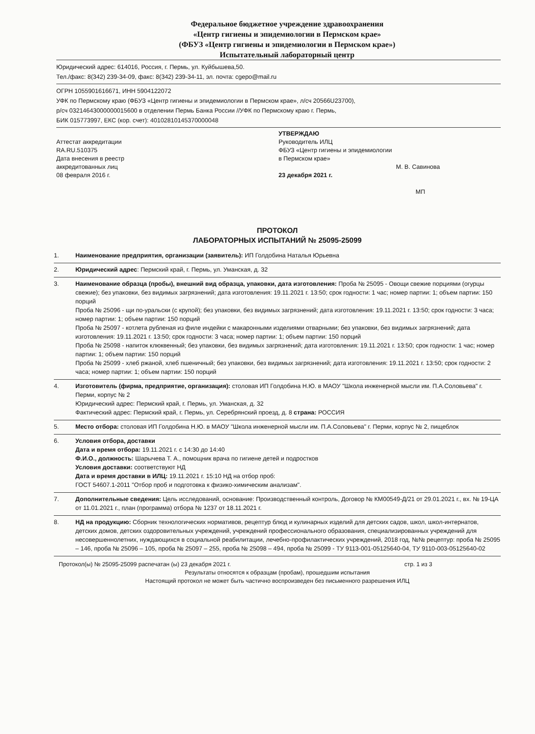Федеральное бюджетное учреждение здравоохранения
«Центр гигиены и эпидемиологии в Пермском крае»
(ФБУЗ «Центр гигиены и эпидемиологии в Пермском крае»)
Испытательный лабораторный центр
Юридический адрес: 614016, Россия, г. Пермь, ул. Куйбышева,50.
Тел./факс: 8(342) 239-34-09, факс: 8(342) 239-34-11, эл. почта: cgepo@mail.ru
ОГРН 1055901616671, ИНН 5904122072
УФК по Пермскому краю (ФБУЗ «Центр гигиены и эпидемиологии в Пермском крае», л/сч 20566U23700),
р/сч 03214643000000015600 в отделении Пермь Банка России //УФК по Пермскому краю г. Пермь,
БИК 015773997, ЕКС (кор. счет): 40102810145370000048
Аттестат аккредитации
RA.RU.510375
Дата внесения в реестр
аккредитованных лиц
08 февраля 2016 г.
УТВЕРЖДАЮ
Руководитель ИЛЦ
ФБУЗ «Центр гигиены и эпидемиологии
в Пермском крае»
М. В. Савинова
23 декабря 2021 г.
МП
ПРОТОКОЛ
ЛАБОРАТОРНЫХ ИСПЫТАНИЙ № 25095-25099
1. Наименование предприятия, организации (заявитель): ИП Голдобина Наталья Юрьевна
2. Юридический адрес: Пермский край, г. Пермь, ул. Уманская, д. 32
3. Наименование образца (пробы), внешний вид образца, упаковки, дата изготовления: Проба № 25095 - Овощи свежие порциями (огурцы свежие); без упаковки, без видимых загрязнений; дата изготовления: 19.11.2021 г. 13:50; срок годности: 1 час; номер партии: 1; объем партии: 150 порций
Проба № 25096 - щи по-уральски (с крупой); без упаковки, без видимых загрязнений; дата изготовления: 19.11.2021 г. 13:50; срок годности: 3 часа; номер партии: 1; объем партии: 150 порций
Проба № 25097 - котлета рубленая из филе индейки с макаронными изделиями отварными; без упаковки, без видимых загрязнений; дата изготовления: 19.11.2021 г. 13:50; срок годности: 3 часа; номер партии: 1; объем партии: 150 порций
Проба № 25098 - напиток клюквенный; без упаковки, без видимых загрязнений; дата изготовления: 19.11.2021 г. 13:50; срок годности: 1 час; номер партии: 1; объем партии: 150 порций
Проба № 25099 - хлеб ржаной, хлеб пшеничный; без упаковки, без видимых загрязнений; дата изготовления: 19.11.2021 г. 13:50; срок годности: 2 часа; номер партии: 1; объем партии: 150 порций
4. Изготовитель (фирма, предприятие, организация): столовая ИП Голдобина Н.Ю. в МАОУ "Школа инженерной мысли им. П.А.Соловьева" г. Перми, корпус № 2
Юридический адрес: Пермский край, г. Пермь, ул. Уманская, д. 32
Фактический адрес: Пермский край, г. Пермь, ул. Серебрянский проезд, д. 8 страна: РОССИЯ
5. Место отбора: столовая ИП Голдобина Н.Ю. в МАОУ "Школа инженерной мысли им. П.А.Соловьева" г. Перми, корпус № 2, пищеблок
6. Условия отбора, доставки
Дата и время отбора: 19.11.2021 г. с 14:30 до 14:40
Ф.И.О., должность: Шарычева Т. А., помощник врача по гигиене детей и подростков
Условия доставки: соответствуют НД
Дата и время доставки в ИЛЦ: 19.11.2021 г. 15:10 НД на отбор проб:
ГОСТ 54607.1-2011 "Отбор проб и подготовка к физико-химическим анализам".
7. Дополнительные сведения: Цель исследований, основание: Производственный контроль, Договор № КМ00549-Д/21 от 29.01.2021 г., вх. № 19-ЦА от 11.01.2021 г., план (программа) отбора № 1237 от 18.11.2021 г.
8. НД на продукцию: Сборник технологических нормативов, рецептур блюд и кулинарных изделий для детских садов, школ, школ-интернатов, детских домов, детских оздоровительных учреждений, учреждений профессионального образования, специализированных учреждений для несовершеннолетних, нуждающихся в социальной реабилитации, лечебно-профилактических учреждений, 2018 год, №№ рецептур: проба № 25095 – 146, проба № 25096 – 105, проба № 25097 – 255, проба № 25098 – 494, проба № 25099 - ТУ 9113-001-05125640-04, ТУ 9110-003-05125640-02
Протокол(ы) № 25095-25099 распечатан (ы) 23 декабря 2021 г. стр. 1 из 3
Результаты относятся к образцам (пробам), прошедшим испытания
Настоящий протокол не может быть частично воспроизведен без письменного разрешения ИЛЦ